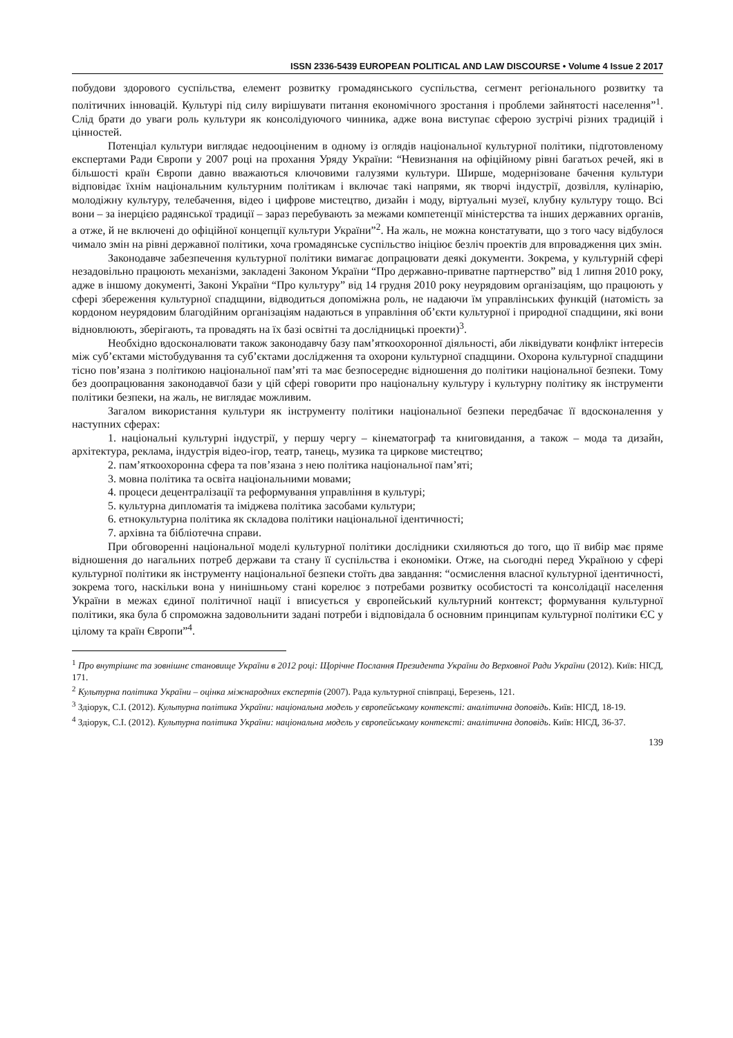ISSN 2336-5439 EUROPEAN POLITICAL AND LAW DISCOURSE • Volume 4 Issue 2 2017
побудови здорового суспільства, елемент розвитку громадянського суспільства, сегмент регіонального розвитку та політичних інновацій. Культурі під силу вирішувати питання економічного зростання і проблеми зайнятості населення”<sup>1</sup>. Слід брати до уваги роль культури як консолідуючого чинника, адже вона виступає сферою зустрічі різних традицій і цінностей.
Потенціал культури виглядає недооціненим в одному із оглядів національної культурної політики, підготовленому експертами Ради Європи у 2007 році на прохання Уряду України: “Невизнання на офіційному рівні багатьох речей, які в більшості країн Європи давно вважаються ключовими галузями культури. Ширше, модернізоване бачення культури відповідає їхнім національним культурним політикам і включає такі напрями, як творчі індустрії, дозвілля, кулінарію, молодіжну культуру, телебачення, відео і цифрове мистецтво, дизайн і моду, віртуальні музеї, клубну культуру тощо. Всі вони – за інерцією радянської традиції – зараз перебувають за межами компетенції міністерства та інших державних органів, а отже, й не включені до офіційної концепції культури України”<sup>2</sup>. На жаль, не можна констатувати, що з того часу відбулося чимало змін на рівні державної політики, хоча громадянське суспільство ініціює безліч проектів для впровадження цих змін.
Законодавче забезпечення культурної політики вимагає допрацювати деякі документи. Зокрема, у культурній сфері незадовільно працюють механізми, закладені Законом України “Про державно-приватне партнерство” від 1 липня 2010 року, адже в іншому документі, Законі України “Про культуру” від 14 грудня 2010 року неурядовим організаціям, що працюють у сфері збереження культурної спадщини, відводиться допоміжна роль, не надаючи їм управлінських функцій (натомість за кордоном неурядовим благодійним організаціям надаються в управління об’єкти культурної і природної спадщини, які вони відновлюють, зберігають, та провадять на їх базі освітні та дослідницькі проекти)<sup>3</sup>.
Необхідно вдосконалювати також законодавчу базу пам’яткоохоронної діяльності, аби ліквідувати конфлікт інтересів між суб’єктами містобудування та суб’єктами дослідження та охорони культурної спадщини. Охорона культурної спадщини тісно пов’язана з політикою національної пам’яті та має безпосереднє відношення до політики національної безпеки. Тому без доопрацювання законодавчої бази у цій сфері говорити про національну культуру і культурну політику як інструменти політики безпеки, на жаль, не виглядає можливим.
Загалом використання культури як інструменту політики національної безпеки передбачає її вдосконалення у наступних сферах:
1. національні культурні індустрії, у першу чергу – кінематограф та книговидання, а також – мода та дизайн, архітектура, реклама, індустрія відео-ігор, театр, танець, музика та циркове мистецтво;
2. пам’яткоохоронна сфера та пов’язана з нею політика національної пам’яті;
3. мовна політика та освіта національними мовами;
4. процеси децентралізації та реформування управління в культурі;
5. культурна дипломатія та іміджева політика засобами культури;
6. етнокультурна політика як складова політики національної ідентичності;
7. архівна та бібліотечна справи.
При обговоренні національної моделі культурної політики дослідники схиляються до того, що її вибір має пряме відношення до нагальних потреб держави та стану її суспільства і економіки. Отже, на сьогодні перед Україною у сфері культурної політики як інструменту національної безпеки стоїть два завдання: “осмислення власної культурної ідентичності, зокрема того, наскільки вона у нинішньому стані корелює з потребами розвитку особистості та консолідації населення України в межах єдиної політичної нації і вписується у європейський культурний контекст; формування культурної політики, яка була б спроможна задовольнити задані потреби і відповідала б основним принципам культурної політики ЄС у цілому та країн Європи”<sup>4</sup>.
<sup>1</sup> Про внутрішнє та зовнішнє становище України в 2012 році: Щорічне Послання Президента України до Верховної Ради України (2012). Київ: НІСД, 171.
<sup>2</sup> Культурна політика України – оцінка міжнародних експертів (2007). Рада культурної співпраці, Березень, 121.
<sup>3</sup> Здіорук, С.І. (2012). Культурна політика України: національна модель у європейському контексті: аналітична доповідь. Київ: НІСД, 18-19.
<sup>4</sup> Здіорук, С.І. (2012). Культурна політика України: національна модель у європейському контексті: аналітична доповідь. Київ: НІСД, 36-37.
139